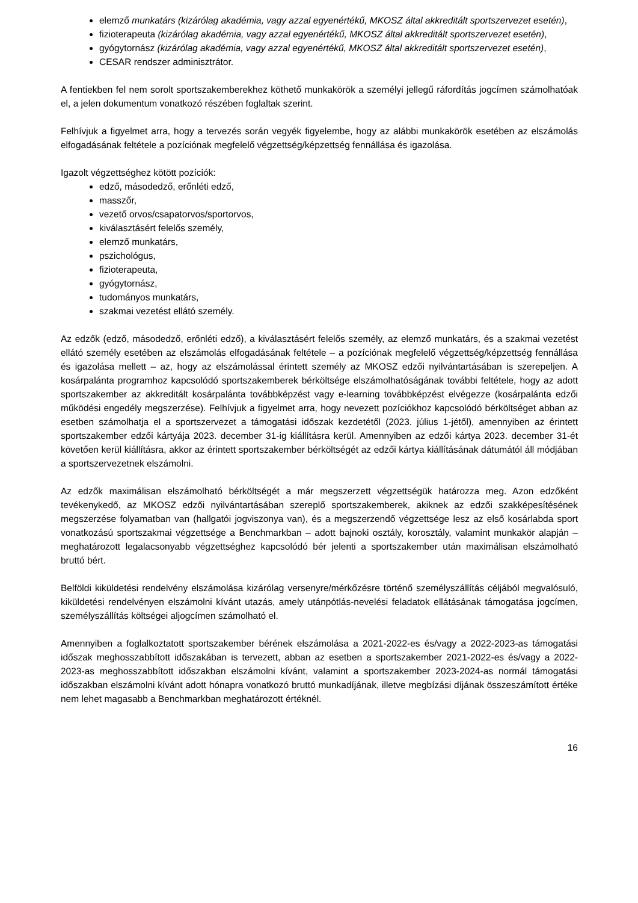elemző munkatárs (kizárólag akadémia, vagy azzal egyenértékű, MKOSZ által akkreditált sportszervezet esetén),
fizioterapeuta (kizárólag akadémia, vagy azzal egyenértékű, MKOSZ által akkreditált sportszervezet esetén),
gyógytornász (kizárólag akadémia, vagy azzal egyenértékű, MKOSZ által akkreditált sportszervezet esetén),
CESAR rendszer adminisztrátor.
A fentiekben fel nem sorolt sportszakemberekhez köthető munkakörök a személyi jellegű ráfordítás jogcímen számolhatóak el, a jelen dokumentum vonatkozó részében foglaltak szerint.
Felhívjuk a figyelmet arra, hogy a tervezés során vegyék figyelembe, hogy az alábbi munkakörök esetében az elszámolás elfogadásának feltétele a pozíciónak megfelelő végzettség/képzettség fennállása és igazolása.
Igazolt végzettséghez kötött pozíciók:
edző, másodedző, erőnléti edző,
masszőr,
vezető orvos/csapatorvos/sportorvos,
kiválasztásért felelős személy,
elemző munkatárs,
pszichológus,
fizioterapeuta,
gyógytornász,
tudományos munkatárs,
szakmai vezetést ellátó személy.
Az edzők (edző, másodedző, erőnléti edző), a kiválasztásért felelős személy, az elemző munkatárs, és a szakmai vezetést ellátó személy esetében az elszámolás elfogadásának feltétele – a pozíciónak megfelelő végzettség/képzettség fennállása és igazolása mellett – az, hogy az elszámolással érintett személy az MKOSZ edzői nyilvántartásában is szerepeljen. A kosárpalánta programhoz kapcsolódó sportszakemberek bérköltsége elszámolhatóságának további feltétele, hogy az adott sportszakember az akkreditált kosárpalánta továbbképzést vagy e-learning továbbképzést elvégezze (kosárpalánta edzői működési engedély megszerzése). Felhívjuk a figyelmet arra, hogy nevezett pozíciókhoz kapcsolódó bérköltséget abban az esetben számolhatja el a sportszervezet a támogatási időszak kezdetétől (2023. július 1-jétől), amennyiben az érintett sportszakember edzői kártyája 2023. december 31-ig kiállításra kerül. Amennyiben az edzői kártya 2023. december 31-ét követően kerül kiállításra, akkor az érintett sportszakember bérköltségét az edzői kártya kiállításának dátumától áll módjában a sportszervezetnek elszámolni.
Az edzők maximálisan elszámolható bérköltségét a már megszerzett végzettségük határozza meg. Azon edzőként tevékenykedő, az MKOSZ edzői nyilvántartásában szereplő sportszakemberek, akiknek az edzői szakképesítésének megszerzése folyamatban van (hallgatói jogviszonya van), és a megszerzendő végzettsége lesz az első kosárlabda sport vonatkozású sportszakmai végzettsége a Benchmarkban – adott bajnoki osztály, korosztály, valamint munkakör alapján – meghatározott legalacsonyabb végzettséghez kapcsolódó bér jelenti a sportszakember után maximálisan elszámolható bruttó bért.
Belföldi kiküldetési rendelvény elszámolása kizárólag versenyre/mérkőzésre történő személyszállítás céljából megvalósuló, kiküldetési rendelvényen elszámolni kívánt utazás, amely utánpótlás-nevelési feladatok ellátásának támogatása jogcímen, személyszállítás költségei aljogcímen számolható el.
Amennyiben a foglalkoztatott sportszakember bérének elszámolása a 2021-2022-es és/vagy a 2022-2023-as támogatási időszak meghosszabbított időszakában is tervezett, abban az esetben a sportszakember 2021-2022-es és/vagy a 2022-2023-as meghosszabbított időszakban elszámolni kívánt, valamint a sportszakember 2023-2024-as normál támogatási időszakban elszámolni kívánt adott hónapra vonatkozó bruttó munkadíjának, illetve megbízási díjának összeszámított értéke nem lehet magasabb a Benchmarkban meghatározott értéknél.
16